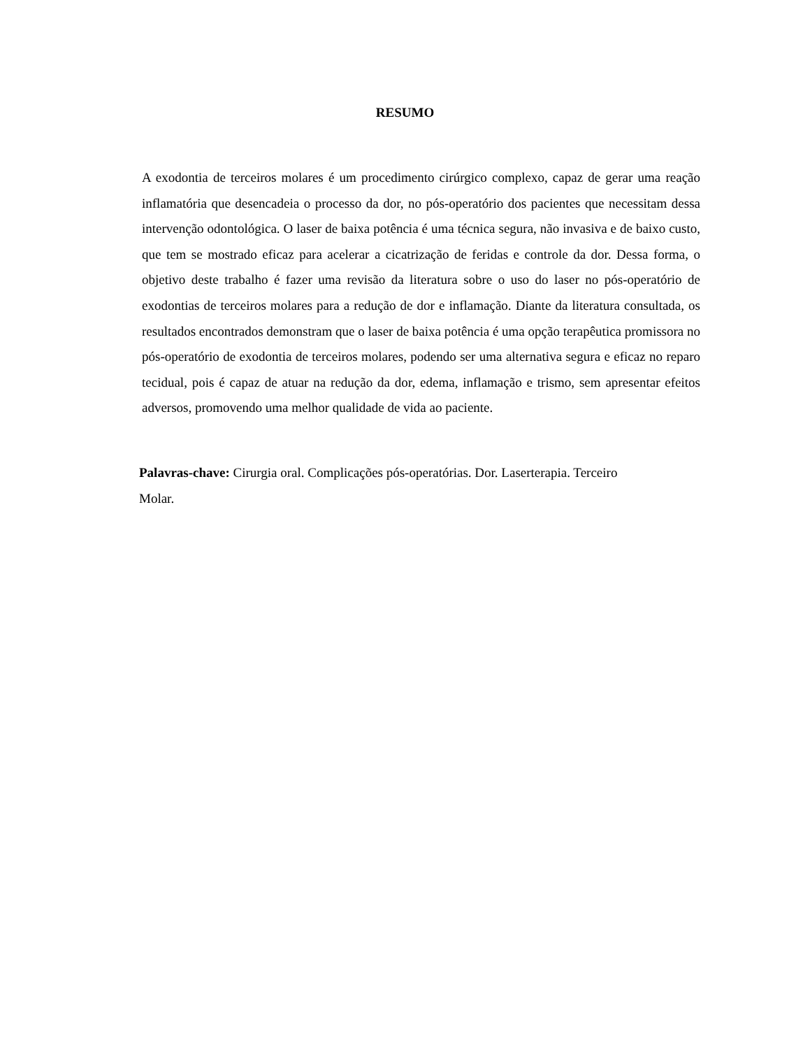RESUMO
A exodontia de terceiros molares é um procedimento cirúrgico complexo, capaz de gerar uma reação inflamatória que desencadeia o processo da dor, no pós-operatório dos pacientes que necessitam dessa intervenção odontológica. O laser de baixa potência é uma técnica segura, não invasiva e de baixo custo, que tem se mostrado eficaz para acelerar a cicatrização de feridas e controle da dor. Dessa forma, o objetivo deste trabalho é fazer uma revisão da literatura sobre o uso do laser no pós-operatório de exodontias de terceiros molares para a redução de dor e inflamação. Diante da literatura consultada, os resultados encontrados demonstram que o laser de baixa potência é uma opção terapêutica promissora no pós-operatório de exodontia de terceiros molares, podendo ser uma alternativa segura e eficaz no reparo tecidual, pois é capaz de atuar na redução da dor, edema, inflamação e trismo, sem apresentar efeitos adversos, promovendo uma melhor qualidade de vida ao paciente.
Palavras-chave: Cirurgia oral. Complicações pós-operatórias. Dor. Laserterapia. Terceiro
Molar.